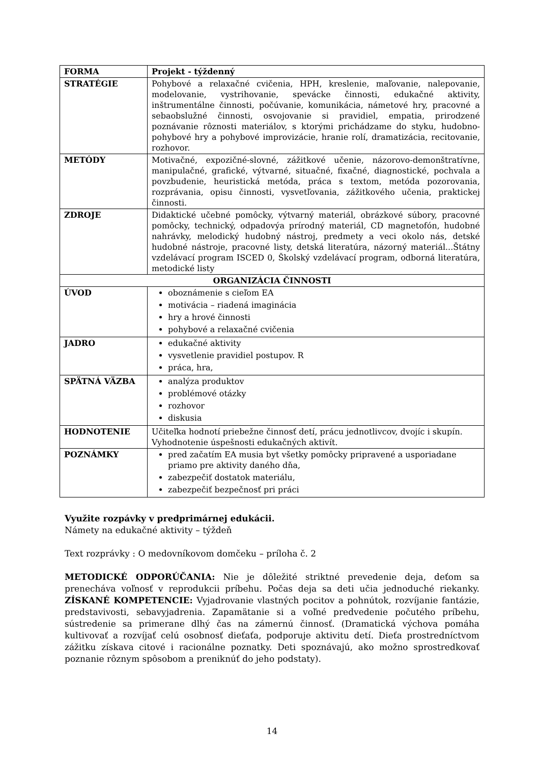| FORMA | Projekt - týždenný |
| STRATÉGIE | Pohybové a relaxačné cvičenia, HPH, kreslenie, maľovanie, nalepovanie, modelovanie, vystrihovanie, spevácke činnosti, edukačné aktivity, inštrumentálne činnosti, počúvanie, komunikácia, námetové hry, pracovné a sebaobslužné činnosti, osvojovanie si pravidiel, empatia, prirodzené poznávanie rôznosti materiálov, s ktorými prichádzame do styku, hudobno-pohybové hry a pohybové improvizácie, hranie rolí, dramatizácia, recitovanie, rozhovor. |
| METÓDY | Motivačné, expozičné-slovné, zážitkové učenie, názorovo-demonštratívne, manipulačné, grafické, výtvarné, situačné, fixačné, diagnostické, pochvala a povzbudenie, heuristická metóda, práca s textom, metóda pozorovania, rozprávania, opisu činnosti, vysvetľovania, zážitkového učenia, praktickej činnosti. |
| ZDROJE | Didaktické učebné pomôcky, výtvarný materiál, obrázkové súbory, pracovné pomôcky, technický, odpadovýa prírodný materiál, CD magnetofón, hudobné nahrávky, melodický hudobný nástroj, predmety a veci okolo nás, detské hudobné nástroje, pracovné listy, detská literatúra, názorný materiál...Štátny vzdelávací program ISCED 0, Školský vzdelávací program, odborná literatúra, metodické listy |
| ORGANIZÁCIA ČINNOSTI | |
| ÚVOD | oboznámenie s cieľom EA motivácia – riadená imaginácia hry a hrové činnosti pohybové a relaxačné cvičenia |
| JADRO | edukačné aktivity vysvetlenie pravidiel postupov. R práca, hra, |
| SPÄTNÁ VÄZBA | analýza produktov problémové otázky rozhovor diskusia |
| HODNOTENIE | Učiteľka hodnotí priebežne činnosť detí, prácu jednotlivcov, dvojíc i skupín. Vyhodnotenie úspešnosti edukačných aktivít. |
| POZNÁMKY | pred začatím EA musia byt všetky pomôcky pripravené a usporiadane priamo pre aktivity daného dňa, zabezpečiť dostatok materiálu, zabezpečiť bezpečnosť pri práci |
Využite rozpávky v predprimárnej edukácii.
Námety na edukačné aktivity – týždeň
Text rozprávky : O medovníkovom domčeku – príloha č. 2
METODICKÉ ODPORÚČANIA: Nie je dôležité striktné prevedenie deja, deťom sa prenecháva voľnosť v reprodukcii príbehu. Počas deja sa deti učia jednoduché riekanky. ZÍSKANÉ KOMPETENCIE: Vyjadrovanie vlastných pocitov a pohnútok, rozvíjanie fantázie, predstavivosti, sebavyjadrenia. Zapamätanie si a voľné predvedenie počutého príbehu, sústredenie sa primerane dlhý čas na zámernú činnosť. (Dramatická výchova pomáha kultivovať a rozvíjať celú osobnosť dieťaťa, podporuje aktivitu detí. Dieťa prostredníctvom zážitku získava citové i racionálne poznatky. Deti spoznávajú, ako možno sprostredkovať poznanie rôznym spôsobom a preniknúť do jeho podstaty).
14